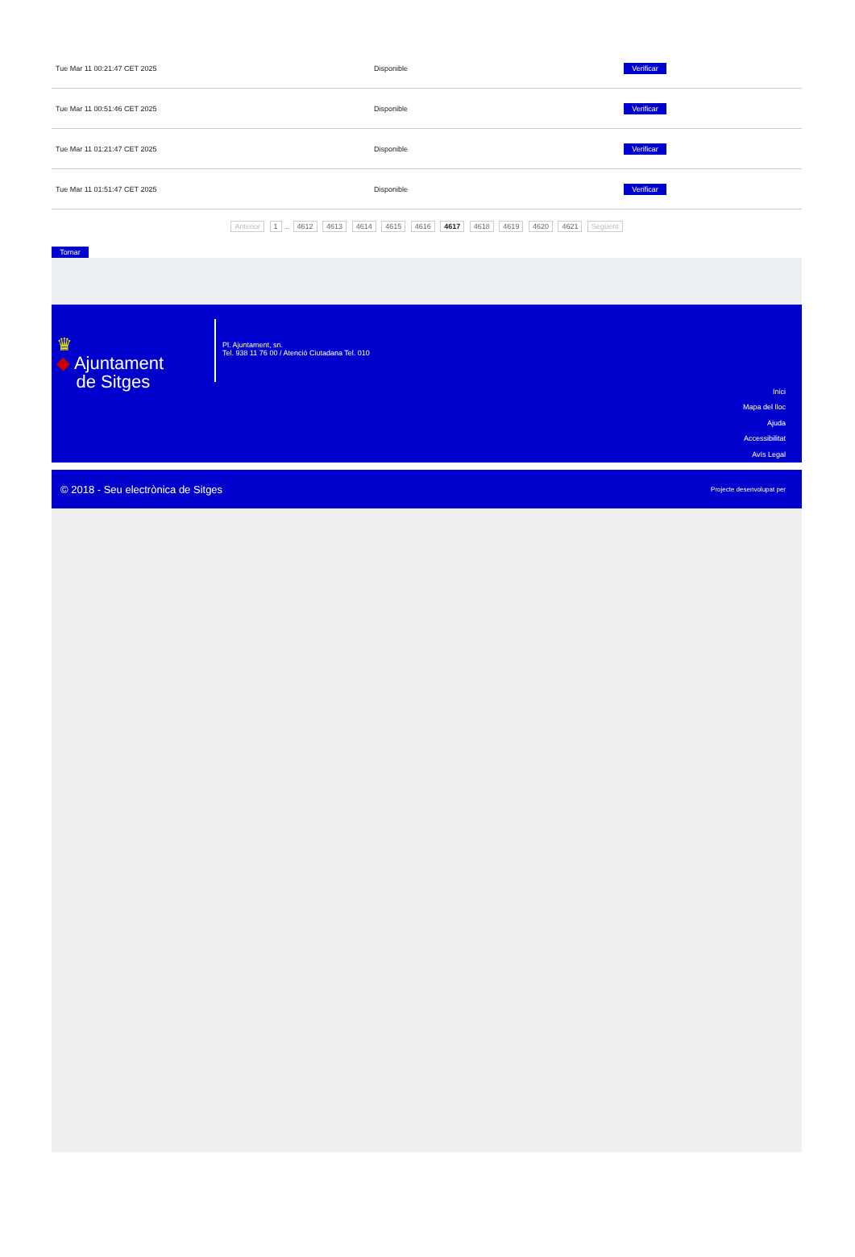| Tue Mar 11 00:21:47 CET 2025 | Disponible | Verificar |
| Tue Mar 11 00:51:46 CET 2025 | Disponible | Verificar |
| Tue Mar 11 01:21:47 CET 2025 | Disponible | Verificar |
| Tue Mar 11 01:51:47 CET 2025 | Disponible | Verificar |
Anterior 1 .. 4612 4613 4614 4615 4616 4617 4618 4619 4620 4621 Següent
Tornar
♛
◆ Ajuntament
de Sitges
Pl. Ajuntament, sn.
Tel. 938 11 76 00 / Atenció Ciutadana Tel. 010
Inici
Mapa del lloc
Ajuda
Accessibilitat
Avís Legal
© 2018 - Seu electrònica de Sitges Projecte desenvolupat per